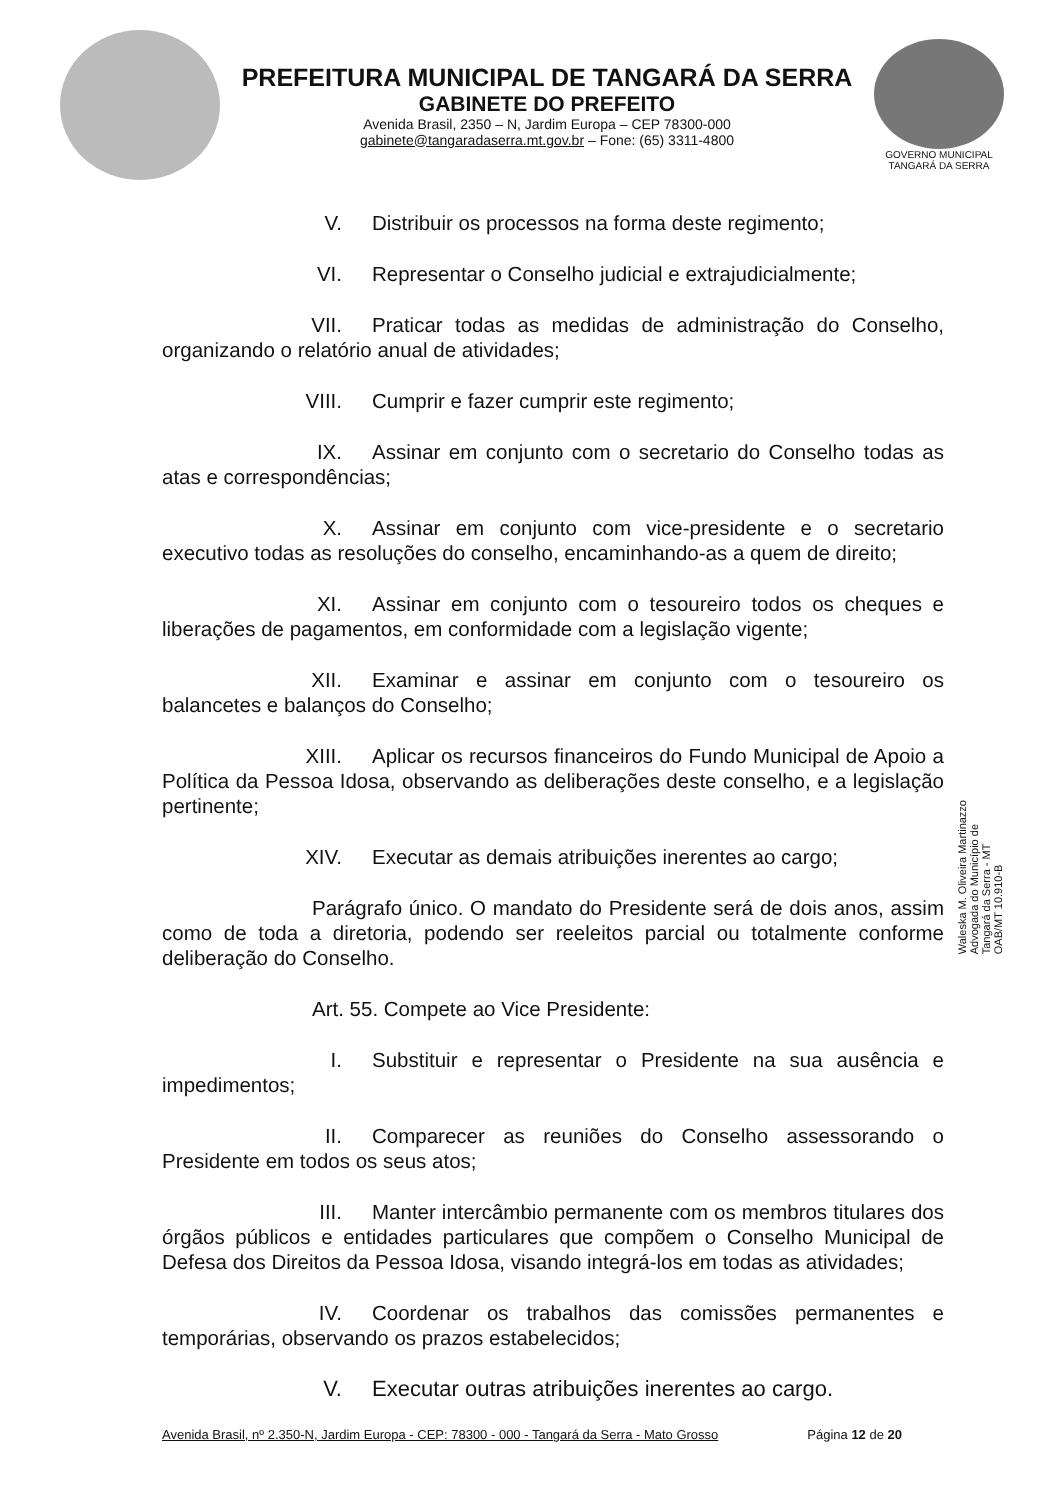PREFEITURA MUNICIPAL DE TANGARÁ DA SERRA
GABINETE DO PREFEITO
Avenida Brasil, 2350 – N, Jardim Europa – CEP 78300-000
gabinete@tangaradaserra.mt.gov.br – Fone: (65) 3311-4800
GOVERNO MUNICIPAL
TANGARÁ DA SERRA
V. Distribuir os processos na forma deste regimento;
VI. Representar o Conselho judicial e extrajudicialmente;
VII. Praticar todas as medidas de administração do Conselho, organizando o relatório anual de atividades;
VIII. Cumprir e fazer cumprir este regimento;
IX. Assinar em conjunto com o secretario do Conselho todas as atas e correspondências;
X. Assinar em conjunto com vice-presidente e o secretario executivo todas as resoluções do conselho, encaminhando-as a quem de direito;
XI. Assinar em conjunto com o tesoureiro todos os cheques e liberações de pagamentos, em conformidade com a legislação vigente;
XII. Examinar e assinar em conjunto com o tesoureiro os balancetes e balanços do Conselho;
XIII. Aplicar os recursos financeiros do Fundo Municipal de Apoio a Política da Pessoa Idosa, observando as deliberações deste conselho, e a legislação pertinente;
XIV. Executar as demais atribuições inerentes ao cargo;
Parágrafo único. O mandato do Presidente será de dois anos, assim como de toda a diretoria, podendo ser reeleitos parcial ou totalmente conforme deliberação do Conselho.
Art. 55. Compete ao Vice Presidente:
I. Substituir e representar o Presidente na sua ausência e impedimentos;
II. Comparecer as reuniões do Conselho assessorando o Presidente em todos os seus atos;
III. Manter intercâmbio permanente com os membros titulares dos órgãos públicos e entidades particulares que compõem o Conselho Municipal de Defesa dos Direitos da Pessoa Idosa, visando integrá-los em todas as atividades;
IV. Coordenar os trabalhos das comissões permanentes e temporárias, observando os prazos estabelecidos;
V. Executar outras atribuições inerentes ao cargo.
Avenida Brasil, nº 2.350-N, Jardim Europa - CEP: 78300 - 000 - Tangará da Serra - Mato Grosso Página 12 de 20
Waleska M. Oliveira Martinazzo
Advogada do Município de
Tangará da Serra - MT
OAB/MT 10.910-B